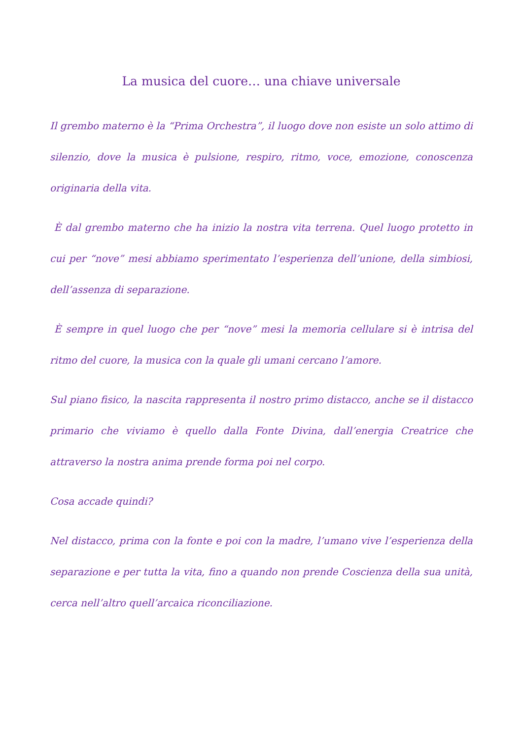La musica del cuore… una chiave universale
Il grembo materno è la “Prima Orchestra”, il luogo dove non esiste un solo attimo di silenzio, dove la musica è pulsione, respiro, ritmo, voce, emozione, conoscenza originaria della vita.
È dal grembo materno che ha inizio la nostra vita terrena. Quel luogo protetto in cui per “nove” mesi abbiamo sperimentato l’esperienza dell’unione, della simbiosi, dell’assenza di separazione.
È sempre in quel luogo che per “nove” mesi la memoria cellulare si è intrisa del ritmo del cuore, la musica con la quale gli umani cercano l’amore.
Sul piano fisico, la nascita rappresenta il nostro primo distacco, anche se il distacco primario che viviamo è quello dalla Fonte Divina, dall’energia Creatrice che attraverso la nostra anima prende forma poi nel corpo.
Cosa accade quindi?
Nel distacco, prima con la fonte e poi con la madre, l’umano vive l’esperienza della separazione e per tutta la vita, fino a quando non prende Coscienza della sua unità, cerca nell’altro quell’arcaica riconciliazione.